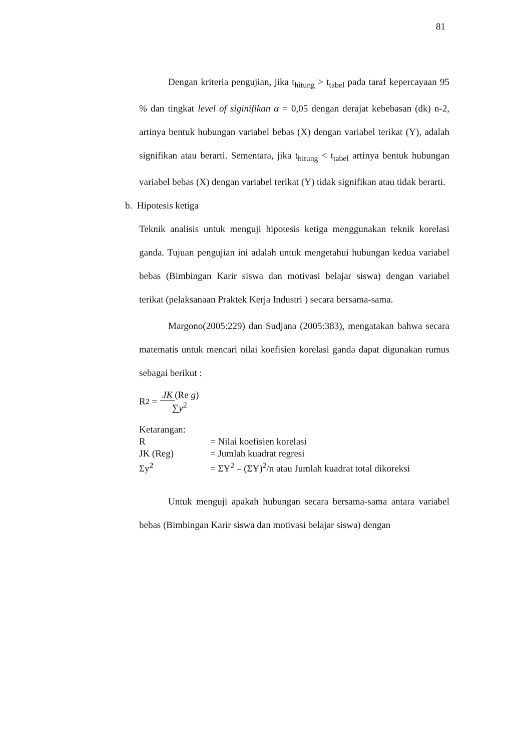81
Dengan kriteria pengujian, jika t<sub>hitung</sub> > t<sub>tabel</sub> pada taraf kepercayaan 95 % dan tingkat level of siginifikan α = 0,05 dengan derajat kebebasan (dk) n-2, artinya bentuk hubungan variabel bebas (X) dengan variabel terikat (Y), adalah signifikan atau berarti. Sementara, jika t<sub>hitung</sub> < t<sub>tabel</sub> artinya bentuk hubungan variabel bebas (X) dengan variabel terikat (Y) tidak signifikan atau tidak berarti.
b. Hipotesis ketiga
Teknik analisis untuk menguji hipotesis ketiga menggunakan teknik korelasi ganda. Tujuan pengujian ini adalah untuk mengetahui hubungan kedua variabel bebas (Bimbingan Karir siswa dan motivasi belajar siswa) dengan variabel terikat (pelaksanaan Praktek Kerja Industri ) secara bersama-sama.
Margono(2005:229) dan Sudjana (2005:383), mengatakan bahwa secara matematis untuk mencari nilai koefisien korelasi ganda dapat digunakan rumus sebagai berikut :
R<sup>2</sup> = JK (Re g)
∑y<sup>2</sup>
| Ketarangan: | |
| R | = Nilai koefisien korelasi |
| JK (Reg) | = Jumlah kuadrat regresi |
| Σy<sup>2</sup> | = ΣY<sup>2</sup> – (ΣY)<sup>2</sup>/n atau Jumlah kuadrat total dikoreksi |
Untuk menguji apakah hubungan secara bersama-sama antara variabel bebas (Bimbingan Karir siswa dan motivasi belajar siswa) dengan